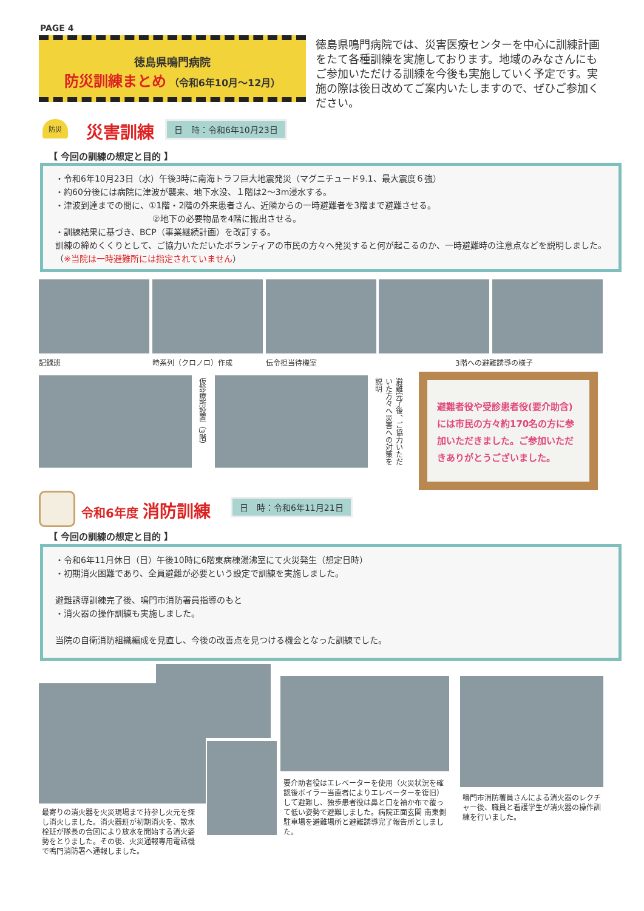PAGE 4
徳島県鳴門病院
防災訓練まとめ （令和6年10月～12月）
徳島県鳴門病院では、災害医療センターを中心に訓練計画をたて各種訓練を実施しております。地域のみなさんにもご参加いただける訓練を今後も実施していく予定です。実施の際は後日改めてご案内いたしますので、ぜひご参加ください。
防災 災害訓練 日　時：令和6年10月23日
【 今回の訓練の想定と目的 】
・令和6年10月23日（水）午後3時に南海トラフ巨大地震発災（マグニチュード9.1、最大震度６強）
・約60分後には病院に津波が襲来、地下水没、１階は2～3m浸水する。
・津波到達までの間に、①1階・2階の外来患者さん、近隣からの一時避難者を3階まで避難させる。
②地下の必要物品を4階に搬出させる。
・訓練結果に基づき、BCP（事業継続計画）を改訂する。
訓練の締めくくりとして、ご協力いただいたボランティアの市民の方々へ発災すると何が起こるのか、一時避難時の注意点などを説明しました。（※当院は一時避難所には指定されていません）
記録班 時系列（クロノロ）作成 伝令担当待機室 3階への避難誘導の様子
仮診療所設置（3階）
避難完了後、ご協力いただいた方々へ災害への対策を説明
避難者役や受診患者役(要介助含)には市民の方々約170名の方に参加いただきました。ご参加いただきありがとうございました。
令和6年度 消防訓練 日　時：令和6年11月21日
【 今回の訓練の想定と目的 】
・令和6年11月休日（日）午後10時に6階東病棟湯沸室にて火災発生（想定日時）
・初期消火困難であり、全員避難が必要という設定で訓練を実施しました。
避難誘導訓練完了後、鳴門市消防署員指導のもと
・消火器の操作訓練も実施しました。
当院の自衛消防組織編成を見直し、今後の改善点を見つける機会となった訓練でした。
最寄りの消火器を火災現場まで持参し火元を探し消火しました。消火器班が初期消火を、散水栓班が隊長の合図により放水を開始する消火姿勢をとりました。その後、火災通報専用電話機で鳴門消防署へ通報しました。
要介助者役はエレベーターを使用（火災状況を確認後ボイラー当直者によりエレベーターを復旧）して避難し、独歩患者役は鼻と口を袖か布で覆って低い姿勢で避難しました。病院正面玄関 南東側駐車場を避難場所と避難誘導完了報告所としました。
鳴門市消防署員さんによる消火器のレクチャー後、職員と看護学生が消火器の操作訓練を行いました。